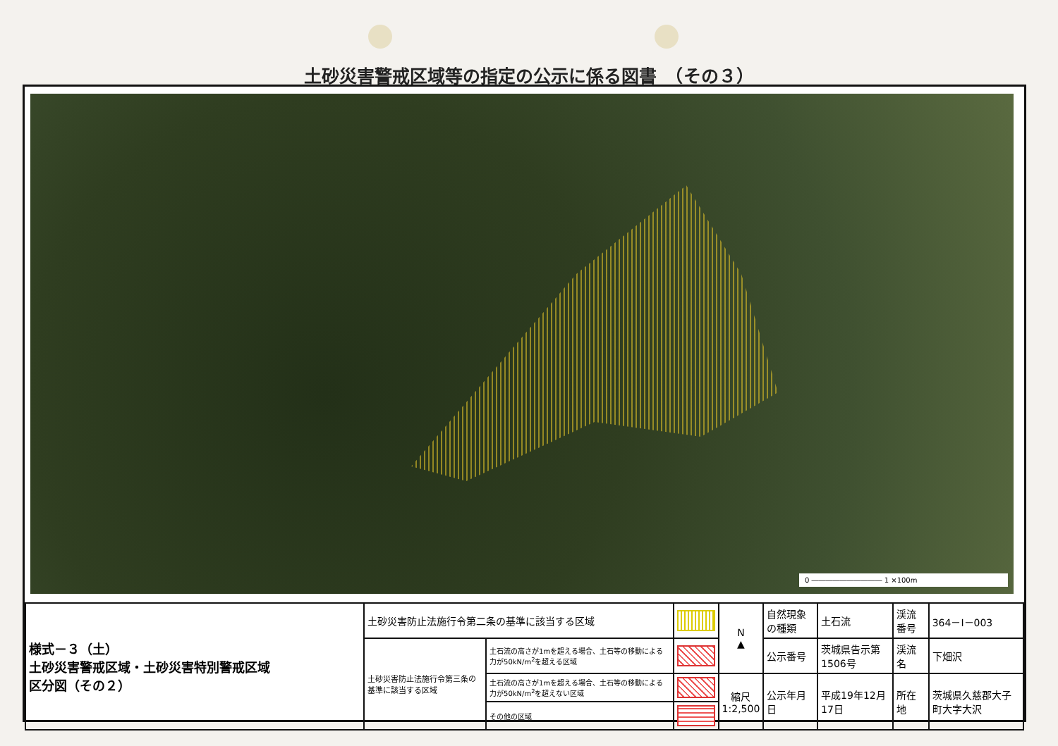土砂災害警戒区域等の指定の公示に係る図書　（その３）
0 ―――――――――― 1 ×100m
| 様式－３（土） 土砂災害警戒区域・土砂災害特別警戒区域 区分図（その２） | 土砂災害防止法施行令第二条の基準に該当する区域 | | | N ▲ | 自然現象の種類 | 土石流 | 渓流番号 | 364－Ⅰ－003 |
| | 土砂災害防止法施行令第三条の基準に該当する区域 | 土石流の高さが1mを超える場合、土石等の移動による力が50kN/m<sup>2</sup>を超える区域 | | | 公示番号 | 茨城県告示第1506号 | 渓流名 | 下畑沢 |
| | | 土石流の高さが1mを超える場合、土石等の移動による力が50kN/m<sup>2</sup>を超えない区域 | | 縮尺 1:2,500 | 公示年月日 | 平成19年12月17日 | 所在地 | 茨城県久慈郡大子町大字大沢 |
| | | その他の区域 | | | | | | |